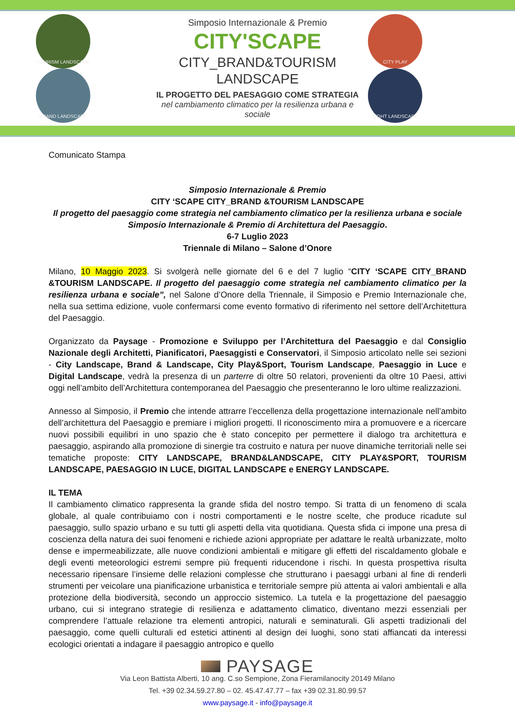TOURISM LANDSCAPE BRAND LANDSCAPE
Simposio Internazionale & Premio
CITY'SCAPE
CITY_BRAND&TOURISM
LANDSCAPE
IL PROGETTO DEL PAESAGGIO COME STRATEGIA
nel cambiamento climatico per la resilienza urbana e sociale
CITY PLAY LIGHT LANDSCAPE
Comunicato Stampa
Simposio Internazionale & Premio
CITY ‘SCAPE CITY_BRAND &TOURISM LANDSCAPE
Il progetto del paesaggio come strategia nel cambiamento climatico per la resilienza urbana e sociale
Simposio Internazionale & Premio di Architettura del Paesaggio.
6-7 Luglio 2023
Triennale di Milano – Salone d’Onore
Milano, 10 Maggio 2023. Si svolgerà nelle giornate del 6 e del 7 luglio “CITY ‘SCAPE CITY_BRAND &TOURISM LANDSCAPE. Il progetto del paesaggio come strategia nel cambiamento climatico per la resilienza urbana e sociale”, nel Salone d’Onore della Triennale, il Simposio e Premio Internazionale che, nella sua settima edizione, vuole confermarsi come evento formativo di riferimento nel settore dell’Architettura del Paesaggio.
Organizzato da Paysage - Promozione e Sviluppo per l’Architettura del Paesaggio e dal Consiglio Nazionale degli Architetti, Pianificatori, Paesaggisti e Conservatori, il Simposio articolato nelle sei sezioni - City Landscape, Brand & Landscape, City Play&Sport, Tourism Landscape, Paesaggio in Luce e Digital Landscape, vedrà la presenza di un parterre di oltre 50 relatori, provenienti da oltre 10 Paesi, attivi oggi nell’ambito dell’Architettura contemporanea del Paesaggio che presenteranno le loro ultime realizzazioni.
Annesso al Simposio, il Premio che intende attrarre l’eccellenza della progettazione internazionale nell’ambito dell’architettura del Paesaggio e premiare i migliori progetti. Il riconoscimento mira a promuovere e a ricercare nuovi possibili equilibri in uno spazio che è stato concepito per permettere il dialogo tra architettura e paesaggio, aspirando alla promozione di sinergie tra costruito e natura per nuove dinamiche territoriali nelle sei tematiche proposte: CITY LANDSCAPE, BRAND&LANDSCAPE, CITY PLAY&SPORT, TOURISM LANDSCAPE, PAESAGGIO IN LUCE, DIGITAL LANDSCAPE e ENERGY LANDSCAPE.
IL TEMA
Il cambiamento climatico rappresenta la grande sfida del nostro tempo. Si tratta di un fenomeno di scala globale, al quale contribuiamo con i nostri comportamenti e le nostre scelte, che produce ricadute sul paesaggio, sullo spazio urbano e su tutti gli aspetti della vita quotidiana. Questa sfida ci impone una presa di coscienza della natura dei suoi fenomeni e richiede azioni appropriate per adattare le realtà urbanizzate, molto dense e impermeabilizzate, alle nuove condizioni ambientali e mitigare gli effetti del riscaldamento globale e degli eventi meteorologici estremi sempre più frequenti riducendone i rischi. In questa prospettiva risulta necessario ripensare l’insieme delle relazioni complesse che strutturano i paesaggi urbani al fine di renderli strumenti per veicolare una pianificazione urbanistica e territoriale sempre più attenta ai valori ambientali e alla protezione della biodiversità, secondo un approccio sistemico. La tutela e la progettazione del paesaggio urbano, cui si integrano strategie di resilienza e adattamento climatico, diventano mezzi essenziali per comprendere l’attuale relazione tra elementi antropici, naturali e seminaturali. Gli aspetti tradizionali del paesaggio, come quelli culturali ed estetici attinenti al design dei luoghi, sono stati affiancati da interessi ecologici orientati a indagare il paesaggio antropico e quello
PAYSAGE
Via Leon Battista Alberti, 10 ang. C.so Sempione, Zona Fieramilanocity 20149 Milano
Tel. +39 02.34.59.27.80 – 02. 45.47.47.77 – fax +39 02.31.80.99.57
www.paysage.it - info@paysage.it